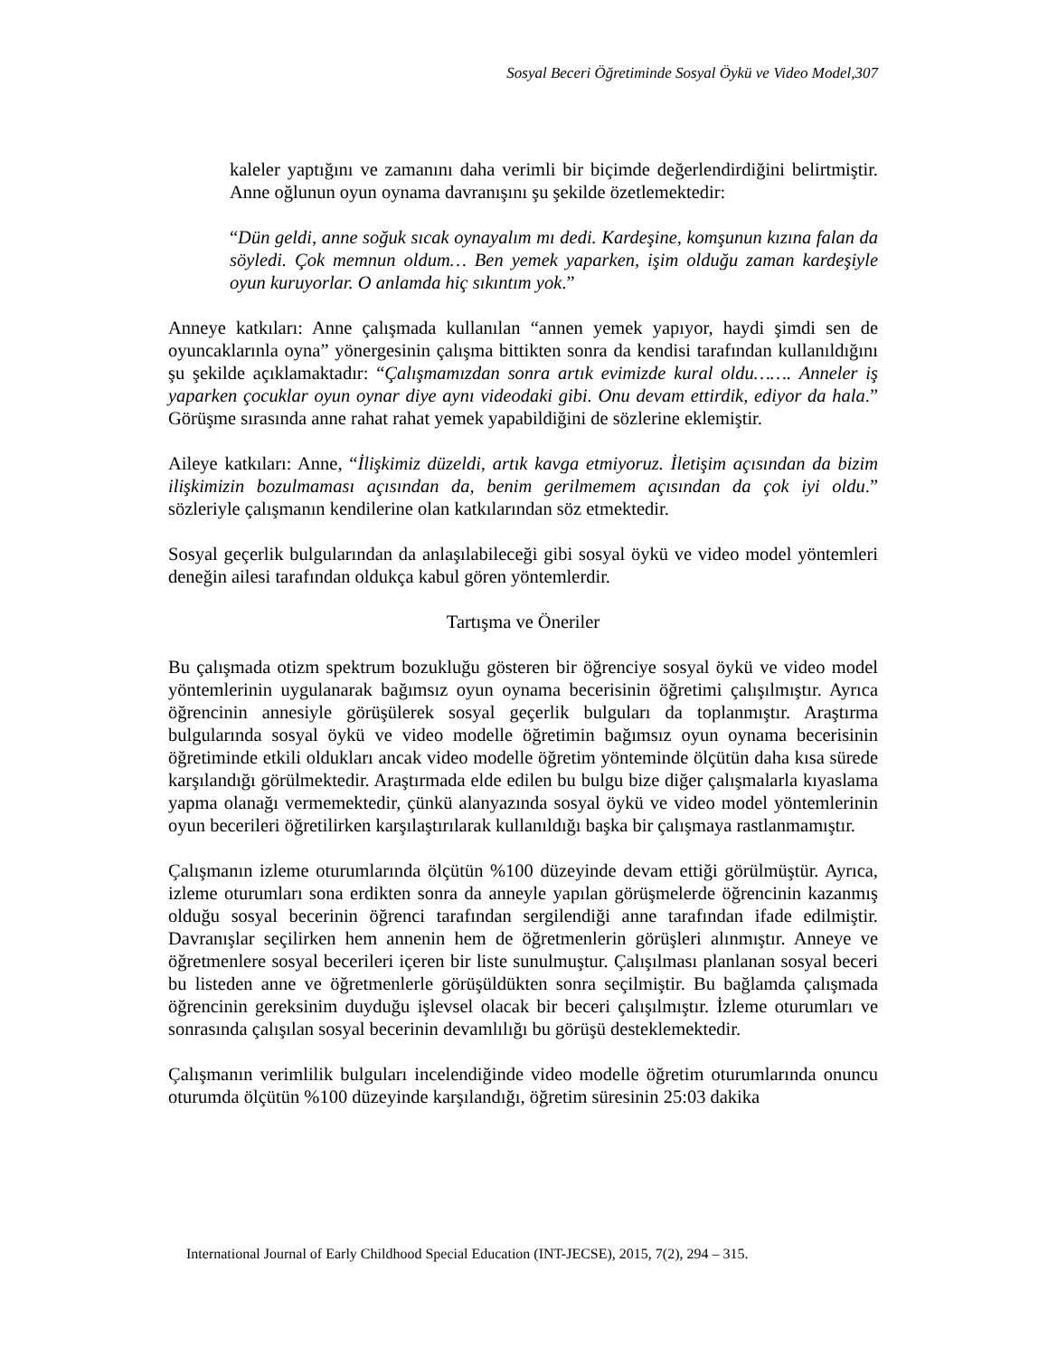Sosyal Beceri Öğretiminde Sosyal Öykü ve Video Model,307
kaleler yaptığını ve zamanını daha verimli bir biçimde değerlendirdiğini belirtmiştir. Anne oğlunun oyun oynama davranışını şu şekilde özetlemektedir:
“Dün geldi, anne soğuk sıcak oynayalım mı dedi. Kardeşine, komşunun kızına falan da söyledi. Çok memnun oldum… Ben yemek yaparken, işim olduğu zaman kardeşiyle oyun kuruyorlar. O anlamda hiç sıkıntım yok.”
Anneye katkıları: Anne çalışmada kullanılan “annen yemek yapıyor, haydi şimdi sen de oyuncaklarınla oyna” yönergesinin çalışma bittikten sonra da kendisi tarafından kullanıldığını şu şekilde açıklamaktadır: “Çalışmamızdan sonra artık evimizde kural oldu……. Anneler iş yaparken çocuklar oyun oynar diye aynı videodaki gibi. Onu devam ettirdik, ediyor da hala.” Görüşme sırasında anne rahat rahat yemek yapabildiğini de sözlerine eklemiştir.
Aileye katkıları: Anne, “İlişkimiz düzeldi, artık kavga etmiyoruz. İletişim açısından da bizim ilişkimizin bozulmaması açısından da, benim gerilmemem açısından da çok iyi oldu.” sözleriyle çalışmanın kendilerine olan katkılarından söz etmektedir.
Sosyal geçerlik bulgularından da anlaşılabileceği gibi sosyal öykü ve video model yöntemleri deneğin ailesi tarafından oldukça kabul gören yöntemlerdir.
Tartışma ve Öneriler
Bu çalışmada otizm spektrum bozukluğu gösteren bir öğrenciye sosyal öykü ve video model yöntemlerinin uygulanarak bağımsız oyun oynama becerisinin öğretimi çalışılmıştır. Ayrıca öğrencinin annesiyle görüşülerek sosyal geçerlik bulguları da toplanmıştır. Araştırma bulgularında sosyal öykü ve video modelle öğretimin bağımsız oyun oynama becerisinin öğretiminde etkili oldukları ancak video modelle öğretim yönteminde ölçütün daha kısa sürede karşılandığı görülmektedir. Araştırmada elde edilen bu bulgu bize diğer çalışmalarla kıyaslama yapma olanağı vermemektedir, çünkü alanyazında sosyal öykü ve video model yöntemlerinin oyun becerileri öğretilirken karşılaştırılarak kullanıldığı başka bir çalışmaya rastlanmamıştır.
Çalışmanın izleme oturumlarında ölçütün %100 düzeyinde devam ettiği görülmüştür. Ayrıca, izleme oturumları sona erdikten sonra da anneyle yapılan görüşmelerde öğrencinin kazanmış olduğu sosyal becerinin öğrenci tarafından sergilendiği anne tarafından ifade edilmiştir. Davranışlar seçilirken hem annenin hem de öğretmenlerin görüşleri alınmıştır. Anneye ve öğretmenlere sosyal becerileri içeren bir liste sunulmuştur. Çalışılması planlanan sosyal beceri bu listeden anne ve öğretmenlerle görüşüldükten sonra seçilmiştir. Bu bağlamda çalışmada öğrencinin gereksinim duyduğu işlevsel olacak bir beceri çalışılmıştır. İzleme oturumları ve sonrasında çalışılan sosyal becerinin devamlılığı bu görüşü desteklemektedir.
Çalışmanın verimlilik bulguları incelendiğinde video modelle öğretim oturumlarında onuncu oturumda ölçütün %100 düzeyinde karşılandığı, öğretim süresinin 25:03 dakika
International Journal of Early Childhood Special Education (INT-JECSE), 2015, 7(2), 294 – 315.